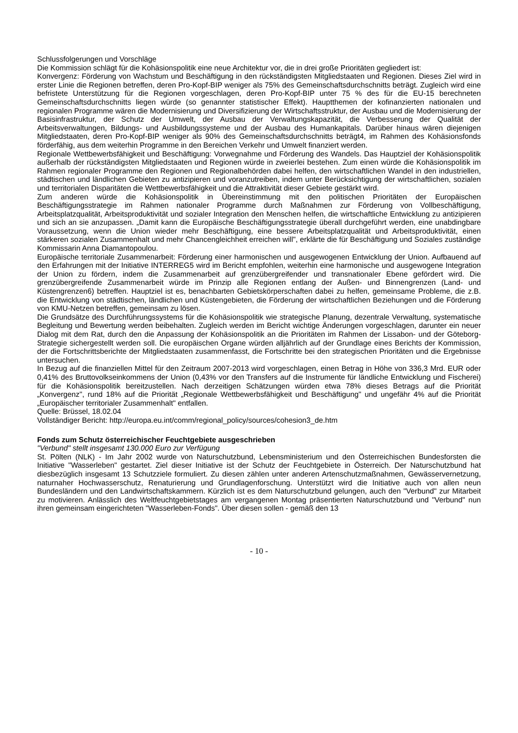Schlussfolgerungen und Vorschläge
Die Kommission schlägt für die Kohäsionspolitik eine neue Architektur vor, die in drei große Prioritäten gegliedert ist:
Konvergenz: Förderung von Wachstum und Beschäftigung in den rückständigsten Mitgliedstaaten und Regionen. Dieses Ziel wird in erster Linie die Regionen betreffen, deren Pro-Kopf-BIP weniger als 75% des Gemeinschaftsdurchschnitts beträgt. Zugleich wird eine befristete Unterstützung für die Regionen vorgeschlagen, deren Pro-Kopf-BIP unter 75 % des für die EU-15 berechneten Gemeinschaftsdurchschnitts liegen würde (so genannter statistischer Effekt). Hauptthemen der kofinanzierten nationalen und regionalen Programme wären die Modernisierung und Diversifizierung der Wirtschaftsstruktur, der Ausbau und die Modernisierung der Basisinfrastruktur, der Schutz der Umwelt, der Ausbau der Verwaltungskapazität, die Verbesserung der Qualität der Arbeitsverwaltungen, Bildungs- und Ausbildungssysteme und der Ausbau des Humankapitals. Darüber hinaus wären diejenigen Mitgliedstaaten, deren Pro-Kopf-BIP weniger als 90% des Gemeinschaftsdurchschnitts beträgt4, im Rahmen des Kohäsionsfonds förderfähig, aus dem weiterhin Programme in den Bereichen Verkehr und Umwelt finanziert werden.
Regionale Wettbewerbsfähigkeit und Beschäftigung: Vorwegnahme und Förderung des Wandels. Das Hauptziel der Kohäsionspolitik außerhalb der rückständigsten Mitgliedstaaten und Regionen würde in zweierlei bestehen. Zum einen würde die Kohäsionspolitik im Rahmen regionaler Programme den Regionen und Regionalbehörden dabei helfen, den wirtschaftlichen Wandel in den industriellen, städtischen und ländlichen Gebieten zu antizipieren und voranzutreiben, indem unter Berücksichtigung der wirtschaftlichen, sozialen und territorialen Disparitäten die Wettbewerbsfähigkeit und die Attraktivität dieser Gebiete gestärkt wird.
Zum anderen würde die Kohäsionspolitik in Übereinstimmung mit den politischen Prioritäten der Europäischen Beschäftigungsstrategie im Rahmen nationaler Programme durch Maßnahmen zur Förderung von Vollbeschäftigung, Arbeitsplatzqualität, Arbeitsproduktivität und sozialer Integration den Menschen helfen, die wirtschaftliche Entwicklung zu antizipieren und sich an sie anzupassen. „Damit kann die Europäische Beschäftigungsstrategie überall durchgeführt werden, eine unabdingbare Voraussetzung, wenn die Union wieder mehr Beschäftigung, eine bessere Arbeitsplatzqualität und Arbeitsproduktivität, einen stärkeren sozialen Zusammenhalt und mehr Chancengleichheit erreichen will", erklärte die für Beschäftigung und Soziales zuständige Kommissarin Anna Diamantopoulou.
Europäische territoriale Zusammenarbeit: Förderung einer harmonischen und ausgewogenen Entwicklung der Union. Aufbauend auf den Erfahrungen mit der Initiative INTERREG5 wird im Bericht empfohlen, weiterhin eine harmonische und ausgewogene Integration der Union zu fördern, indem die Zusammenarbeit auf grenzübergreifender und transnationaler Ebene gefördert wird. Die grenzübergreifende Zusammenarbeit würde im Prinzip alle Regionen entlang der Außen- und Binnengrenzen (Land- und Küstengrenzen6) betreffen. Hauptziel ist es, benachbarten Gebietskörperschaften dabei zu helfen, gemeinsame Probleme, die z.B. die Entwicklung von städtischen, ländlichen und Küstengebieten, die Förderung der wirtschaftlichen Beziehungen und die Förderung von KMU-Netzen betreffen, gemeinsam zu lösen.
Die Grundsätze des Durchführungssystems für die Kohäsionspolitik wie strategische Planung, dezentrale Verwaltung, systematische Begleitung und Bewertung werden beibehalten. Zugleich werden im Bericht wichtige Änderungen vorgeschlagen, darunter ein neuer Dialog mit dem Rat, durch den die Anpassung der Kohäsionspolitik an die Prioritäten im Rahmen der Lissabon- und der Göteborg-Strategie sichergestellt werden soll. Die europäischen Organe würden alljährlich auf der Grundlage eines Berichts der Kommission, der die Fortschrittsberichte der Mitgliedstaaten zusammenfasst, die Fortschritte bei den strategischen Prioritäten und die Ergebnisse untersuchen.
In Bezug auf die finanziellen Mittel für den Zeitraum 2007-2013 wird vorgeschlagen, einen Betrag in Höhe von 336,3 Mrd. EUR oder 0,41% des Bruttovolkseinkommens der Union (0,43% vor den Transfers auf die Instrumente für ländliche Entwicklung und Fischerei) für die Kohäsionspolitik bereitzustellen. Nach derzeitigen Schätzungen würden etwa 78% dieses Betrags auf die Priorität „Konvergenz", rund 18% auf die Priorität „Regionale Wettbewerbsfähigkeit und Beschäftigung" und ungefähr 4% auf die Priorität „Europäischer territorialer Zusammenhalt" entfallen.
Quelle: Brüssel, 18.02.04
Vollständiger Bericht: http://europa.eu.int/comm/regional_policy/sources/cohesion3_de.htm
Fonds zum Schutz österreichischer Feuchtgebiete ausgeschrieben
"Verbund" stellt insgesamt 130.000 Euro zur Verfügung
St. Pölten (NLK) - Im Jahr 2002 wurde von Naturschutzbund, Lebensministerium und den Österreichischen Bundesforsten die Initiative "Wasserleben" gestartet. Ziel dieser Initiative ist der Schutz der Feuchtgebiete in Österreich. Der Naturschutzbund hat diesbezüglich insgesamt 13 Schutzziele formuliert. Zu diesen zählen unter anderen Artenschutzmaßnahmen, Gewässervernetzung, naturnaher Hochwasserschutz, Renaturierung und Grundlagenforschung. Unterstützt wird die Initiative auch von allen neun Bundesländern und den Landwirtschaftskammern. Kürzlich ist es dem Naturschutzbund gelungen, auch den "Verbund" zur Mitarbeit zu motivieren. Anlässlich des Weltfeuchtgebietstages am vergangenen Montag präsentierten Naturschutzbund und "Verbund" nun ihren gemeinsam eingerichteten "Wasserleben-Fonds". Über diesen sollen - gemäß den 13
- 10 -